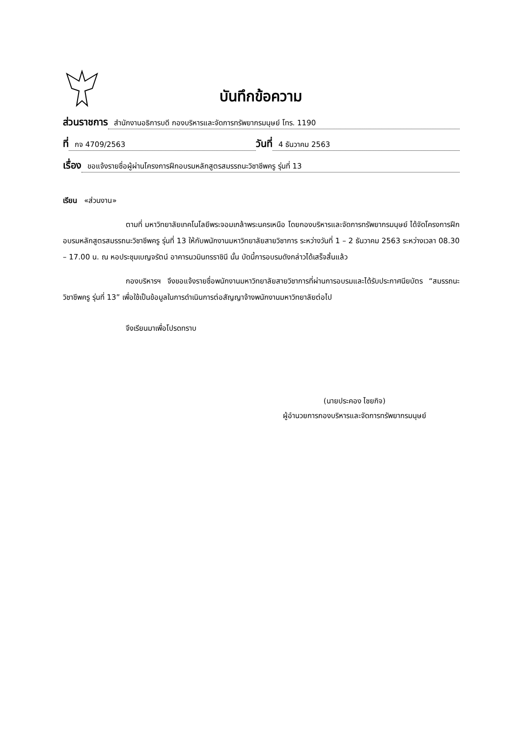บันทึกข้อความ
ส่วนราชการ สำนักงานอธิการบดี กองบริหารและจัดการทรัพยากรมนุษย์ โทร. 1190
ที่ กจ 4709/2563 วันที่ 4 ธันวาคม 2563
เรื่อง ขอแจ้งรายชื่อผู้ผ่านโครงการฝึกอบรมหลักสูตรสมรรถนะวิชาชีพครู รุ่นที่ 13
เรียน «ส่วนงาน»
ตามที่ มหาวิทยาลัยเทคโนโลยีพระจอมเกล้าพระนครเหนือ โดยกองบริหารและจัดการทรัพยากรมนุษย์ ได้จัดโครงการฝึกอบรมหลักสูตรสมรรถนะวิชาชีพครู รุ่นที่ 13 ให้กับพนักงานมหาวิทยาลัยสายวิชาการ ระหว่างวันที่ 1 – 2 ธันวาคม 2563 ระหว่างเวลา 08.30 – 17.00 น. ณ หอประชุมเบญจรัตน์ อาคารนวมินทรราชินี นั้น บัดนี้การอบรมดังกล่าวได้เสร็จสิ้นแล้ว
กองบริหารฯ จึงขอแจ้งรายชื่อพนักงานมหาวิทยาลัยสายวิชาการที่ผ่านการอบรมและได้รับประกาศนียบัตร “สมรรถนะวิชาชีพครู รุ่นที่ 13” เพื่อใช้เป็นข้อมูลในการดำเนินการต่อสัญญาจ้างพนักงานมหาวิทยาลัยต่อไป
จึงเรียนมาเพื่อโปรดทราบ
(นายประคอง ไชยกิจ)
ผู้อำนวยการกองบริหารและจัดการทรัพยากรมนุษย์